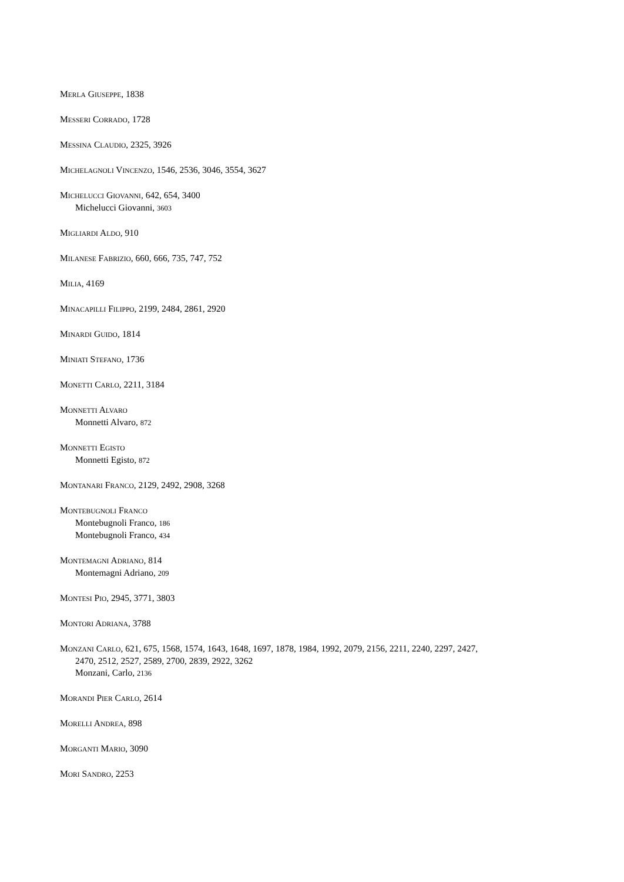MERLA GIUSEPPE, 1838
MESSERI CORRADO, 1728
MESSINA CLAUDIO, 2325, 3926
MICHELAGNOLI VINCENZO, 1546, 2536, 3046, 3554, 3627
MICHELUCCI GIOVANNI, 642, 654, 3400
Michelucci Giovanni, 3603
MIGLIARDI ALDO, 910
MILANESE FABRIZIO, 660, 666, 735, 747, 752
MILIA, 4169
MINACAPILLI FILIPPO, 2199, 2484, 2861, 2920
MINARDI GUIDO, 1814
MINIATI STEFANO, 1736
MONETTI CARLO, 2211, 3184
MONNETTI ALVARO
Monnetti Alvaro, 872
MONNETTI EGISTO
Monnetti Egisto, 872
MONTANARI FRANCO, 2129, 2492, 2908, 3268
MONTEBUGNOLI FRANCO
Montebugnoli Franco, 186
Montebugnoli Franco, 434
MONTEMAGNI ADRIANO, 814
Montemagni Adriano, 209
MONTESI PIO, 2945, 3771, 3803
MONTORI ADRIANA, 3788
MONZANI CARLO, 621, 675, 1568, 1574, 1643, 1648, 1697, 1878, 1984, 1992, 2079, 2156, 2211, 2240, 2297, 2427,
2470, 2512, 2527, 2589, 2700, 2839, 2922, 3262
Monzani, Carlo, 2136
MORANDI PIER CARLO, 2614
MORELLI ANDREA, 898
MORGANTI MARIO, 3090
MORI SANDRO, 2253